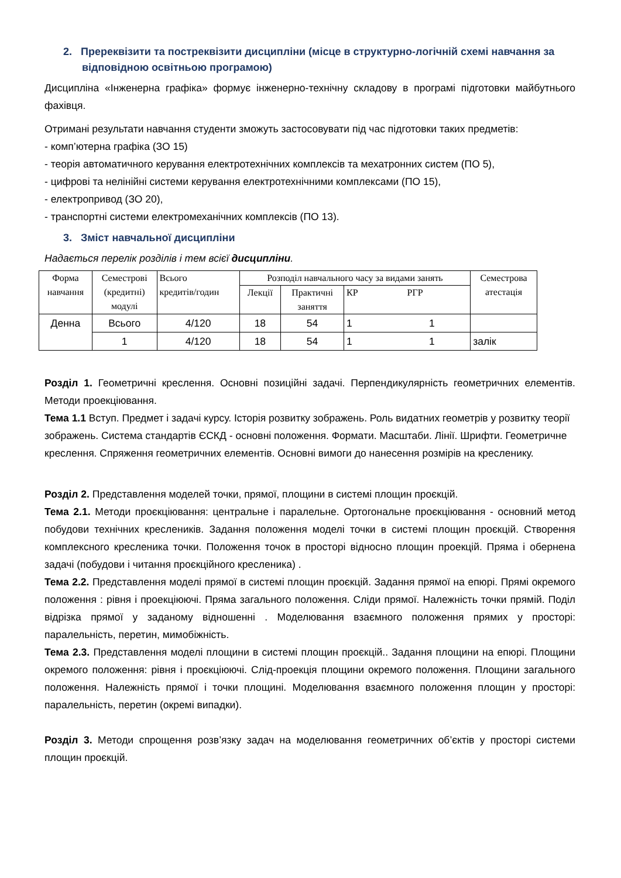2. Пререквізити та постреквізити дисципліни (місце в структурно-логічній схемі навчання за відповідною освітньою програмою)
Дисципліна «Інженерна графіка» формує інженерно-технічну складову в програмі підготовки майбутнього фахівця.
Отримані результати навчання студенти зможуть застосовувати під час підготовки таких предметів:
- комп’ютерна графіка (ЗО 15)
- теорія автоматичного керування електротехнічних комплексів та мехатронних систем (ПО 5),
- цифрові та нелінійні системи керування електротехнічними комплексами (ПО 15),
- електропривод (ЗО 20),
- транспортні системи електромеханічних комплексів (ПО 13).
3. Зміст навчальної дисципліни
Надається перелік розділів і тем всієї дисципліни.
| Форма навчання | Семестрові (кредитні) модулі | Всього кредитів/годин | Розподіл навчального часу за видами занять | | | Семестрова атестація |
| --- | --- | --- | --- | --- | --- | --- |
| | | | Лекції | Практичні заняття | КР РГР | |
| Денна | Всього | 4/120 | 18 | 54 | 1 1 | |
| | 1 | 4/120 | 18 | 54 | 1 1 | залік |
Розділ 1. Геометричні креслення. Основні позиційні задачі. Перпендикулярність геометричних елементів. Методи проекціювання.
Тема 1.1 Вступ. Предмет і задачі курсу. Історія розвитку зображень. Роль видатних геометрів у розвитку теорії зображень. Система стандартів ЄСКД - основні положення. Формати. Масштаби. Лінії. Шрифти. Геометричне креслення. Спряження геометричних елементів. Основні вимоги до нанесення розмірів на кресленику.
Розділ 2. Представлення моделей точки, прямої, площини в системі площин проєкцій.
Тема 2.1. Методи проєкціювання: центральне і паралельне. Ортогональне проєкціювання - основний метод побудови технічних креслеників. Задання положення моделі точки в системі площин проєкцій. Створення комплексного кресленика точки. Положення точок в просторі відносно площин проекцій. Пряма і обернена задачі (побудови і читання проєкційного кресленика) .
Тема 2.2. Представлення моделі прямої в системі площин проєкцій. Задання прямої на епюрі. Прямі окремого положення : рівня і проекціюючі. Пряма загального положення. Сліди прямої. Належність точки прямій. Поділ відрізка прямої у заданому відношенні . Моделювання взаємного положення прямих у просторі: паралельність, перетин, мимобіжність.
Тема 2.3. Представлення моделі площини в системі площин проєкцій.. Задання площини на епюрі. Площини окремого положення: рівня і проєкціюючі. Слід-проекція площини окремого положення. Площини загального положення. Належність прямої і точки площині. Моделювання взаємного положення площин у просторі: паралельність, перетин (окремі випадки).
Розділ 3. Методи спрощення розв’язку задач на моделювання геометричних об’єктів у просторі системи площин проєкцій.